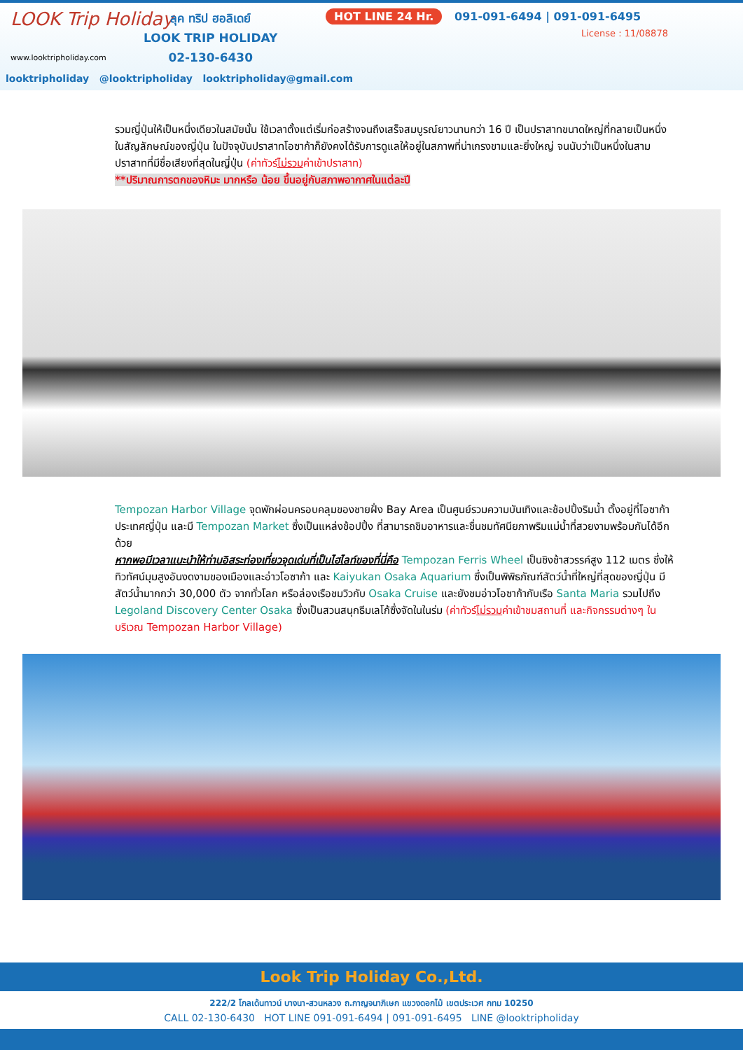LOOK Trip Holiday
www.looktripholiday.com
ลุค ทริป ฮอลิเดย์
LOOK TRIP HOLIDAY
02-130-6430
HOT LINE 24 Hr. 091-091-6494 | 091-091-6495
License : 11/08878
looktripholiday @looktripholiday looktripholiday@gmail.com
รวมญี่ปุ่นให้เป็นหนึ่งเดียวในสมัยนั้น ใช้เวลาตั้งแต่เริ่มก่อสร้างจนถึงเสร็จสมบูรณ์ยาวนานกว่า 16 ปี เป็นปราสาทขนาดใหญ่ที่กลายเป็นหนึ่งในสัญลักษณ์ของญี่ปุ่น ในปัจจุบันปราสาทโอซาก้าก็ยังคงได้รับการดูแลให้อยู่ในสภาพที่น่าเกรงขามและยิ่งใหญ่ จนนับว่าเป็นหนึ่งในสามปราสาทที่มีชื่อเสียงที่สุดในญี่ปุ่น (ค่าทัวร์ไม่รวมค่าเข้าปราสาท)
**ปริมาณการตกของหิมะ มากหรือ น้อย ขึ้นอยู่กับสภาพอากาศในแต่ละปี
Tempozan Harbor Village จุดพักผ่อนครอบคลุมของชายฝั่ง Bay Area เป็นศูนย์รวมความบันเทิงและช้อปปิ้งริมน้ำ ตั้งอยู่ที่โอซาก้า ประเทศญี่ปุ่น และมี Tempozan Market ซึ่งเป็นแหล่งช้อปปิ้ง ที่สามารถชิมอาหารและชื่นชมทัศนียภาพริมแม่น้ำที่สวยงามพร้อมกันได้อีกด้วย
หากพอมีเวลาแนะนำให้ท่านอิสระท่องเที่ยวจุดเด่นที่เป็นไฮไลท์ของที่นี่คือ Tempozan Ferris Wheel เป็นชิงช้าสวรรค์สูง 112 เมตร ซึ่งให้ทิวทัศน์มุมสูงอันงดงามของเมืองและอ่าวโอซาก้า และ Kaiyukan Osaka Aquarium ซึ่งเป็นพิพิธภัณฑ์สัตว์น้ำที่ใหญ่ที่สุดของญี่ปุ่น มีสัตว์น้ำมากกว่า 30,000 ตัว จากทั่วโลก หรือล่องเรือชมวิวกับ Osaka Cruise และยังชมอ่าวโอซาก้ากับเรือ Santa Maria รวมไปถึง Legoland Discovery Center Osaka ซึ่งเป็นสวนสนุกธีมเลโก้ซึ่งจัดในในร่ม (ค่าทัวร์ไม่รวมค่าเข้าชมสถานที่ และกิจกรรมต่างๆ ในบริเวณ Tempozan Harbor Village)
Look Trip Holiday Co.,Ltd.
222/2 โกลเด้นทาวน์ บางนา-สวนหลวง ถ.กาญจนาภิเษก แขวงดอกไม้ เขตประเวศ กทม 10250
CALL 02-130-6430 HOT LINE 091-091-6494 | 091-091-6495 LINE @looktripholiday